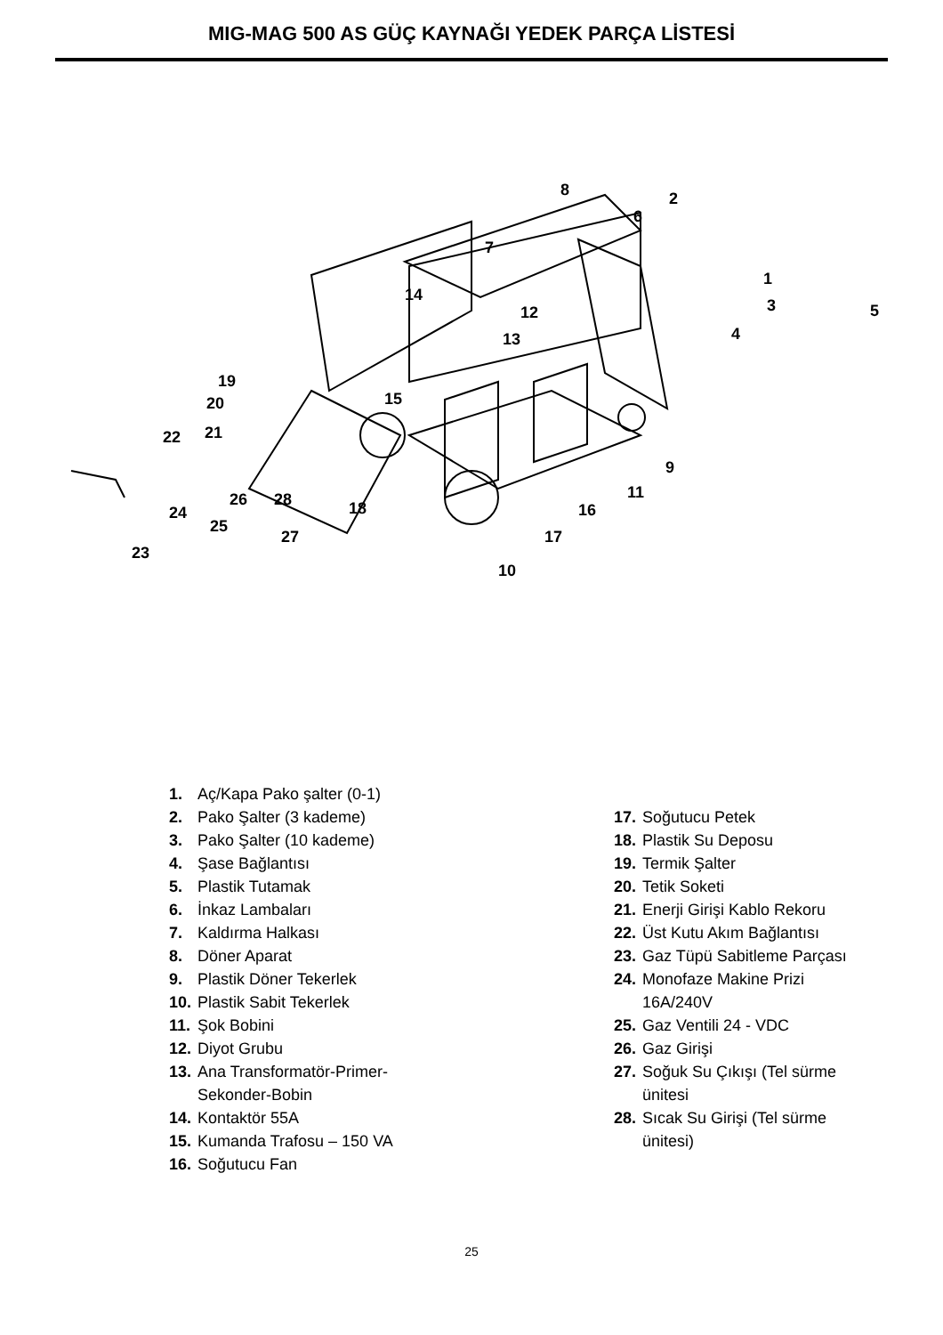MIG-MAG 500 AS GÜÇ KAYNAĞI YEDEK PARÇA LİSTESİ
1
2
3
4
5
6
7
8
9
10
11
12
13
14
15
16
17
18
19
20
21
22
23
24
25
26
27
28
1. Aç/Kapa Pako şalter (0-1)
2. Pako Şalter (3 kademe)
3. Pako Şalter (10 kademe)
4. Şase Bağlantısı
5. Plastik Tutamak
6. İnkaz Lambaları
7. Kaldırma Halkası
8. Döner Aparat
9. Plastik Döner Tekerlek
10. Plastik Sabit Tekerlek
11. Şok Bobini
12. Diyot Grubu
13. Ana Transformatör-Primer-
Sekonder-Bobin
14. Kontaktör 55A
15. Kumanda Trafosu – 150 VA
16. Soğutucu Fan
17. Soğutucu Petek
18. Plastik Su Deposu
19. Termik Şalter
20. Tetik Soketi
21. Enerji Girişi Kablo Rekoru
22. Üst Kutu Akım Bağlantısı
23. Gaz Tüpü Sabitleme Parçası
24. Monofaze Makine Prizi
16A/240V
25. Gaz Ventili 24 - VDC
26. Gaz Girişi
27. Soğuk Su Çıkışı (Tel sürme
ünitesi
28. Sıcak Su Girişi (Tel sürme
ünitesi)
25